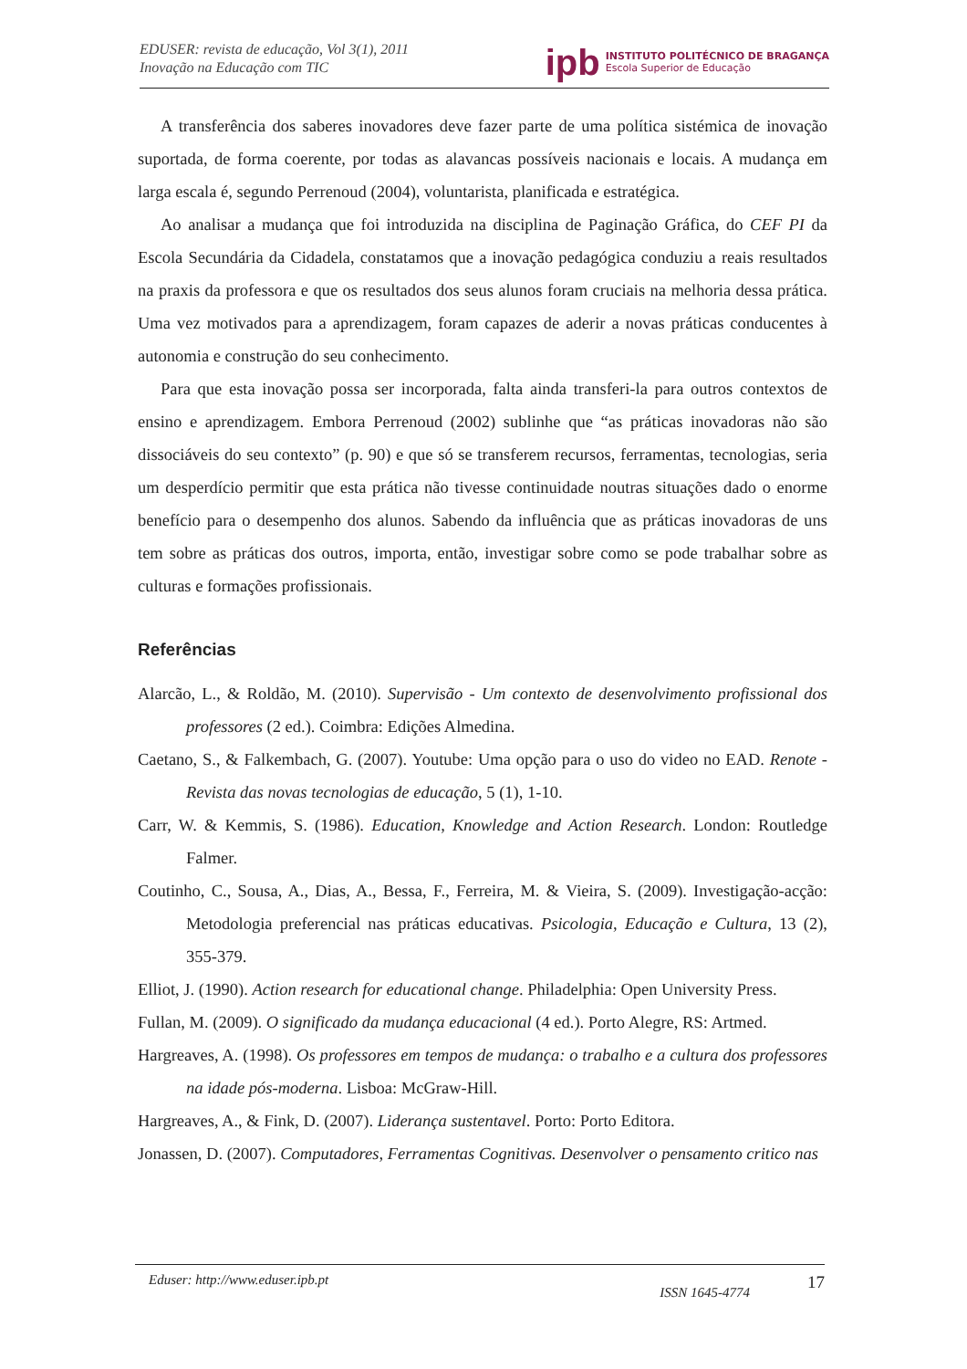EDUSER: revista de educação, Vol 3(1), 2011
Inovação na Educação com TIC
ipb
INSTITUTO POLITÉCNICO DE BRAGANÇA
Escola Superior de Educação
A transferência dos saberes inovadores deve fazer parte de uma política sistémica de inovação suportada, de forma coerente, por todas as alavancas possíveis nacionais e locais. A mudança em larga escala é, segundo Perrenoud (2004), voluntarista, planificada e estratégica.
Ao analisar a mudança que foi introduzida na disciplina de Paginação Gráfica, do CEF PI da Escola Secundária da Cidadela, constatamos que a inovação pedagógica conduziu a reais resultados na praxis da professora e que os resultados dos seus alunos foram cruciais na melhoria dessa prática. Uma vez motivados para a aprendizagem, foram capazes de aderir a novas práticas conducentes à autonomia e construção do seu conhecimento.
Para que esta inovação possa ser incorporada, falta ainda transferi-la para outros contextos de ensino e aprendizagem. Embora Perrenoud (2002) sublinhe que “as práticas inovadoras não são dissociáveis do seu contexto” (p. 90) e que só se transferem recursos, ferramentas, tecnologias, seria um desperdício permitir que esta prática não tivesse continuidade noutras situações dado o enorme benefício para o desempenho dos alunos. Sabendo da influência que as práticas inovadoras de uns tem sobre as práticas dos outros, importa, então, investigar sobre como se pode trabalhar sobre as culturas e formações profissionais.
Referências
Alarcão, L., & Roldão, M. (2010). Supervisão - Um contexto de desenvolvimento profissional dos professores (2 ed.). Coimbra: Edições Almedina.
Caetano, S., & Falkembach, G. (2007). Youtube: Uma opção para o uso do video no EAD. Renote - Revista das novas tecnologias de educação, 5 (1), 1-10.
Carr, W. & Kemmis, S. (1986). Education, Knowledge and Action Research. London: Routledge Falmer.
Coutinho, C., Sousa, A., Dias, A., Bessa, F., Ferreira, M. & Vieira, S. (2009). Investigação-acção: Metodologia preferencial nas práticas educativas. Psicologia, Educação e Cultura, 13 (2), 355-379.
Elliot, J. (1990). Action research for educational change. Philadelphia: Open University Press.
Fullan, M. (2009). O significado da mudança educacional (4 ed.). Porto Alegre, RS: Artmed.
Hargreaves, A. (1998). Os professores em tempos de mudança: o trabalho e a cultura dos professores na idade pós-moderna. Lisboa: McGraw-Hill.
Hargreaves, A., & Fink, D. (2007). Liderança sustentavel. Porto: Porto Editora.
Jonassen, D. (2007). Computadores, Ferramentas Cognitivas. Desenvolver o pensamento critico nas
Eduser: http://www.eduser.ipb.pt ISSN 1645-4774 17